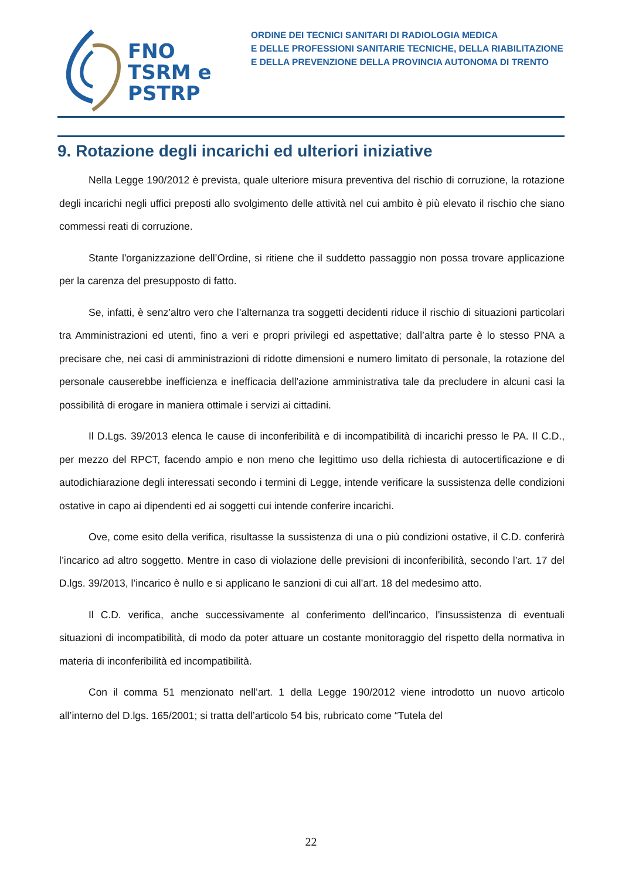FNO
TSRM e
PSTRP
ORDINE DEI TECNICI SANITARI DI RADIOLOGIA MEDICA
E DELLE PROFESSIONI SANITARIE TECNICHE, DELLA RIABILITAZIONE
E DELLA PREVENZIONE DELLA PROVINCIA AUTONOMA DI TRENTO
9. Rotazione degli incarichi ed ulteriori iniziative
Nella Legge 190/2012 è prevista, quale ulteriore misura preventiva del rischio di corruzione, la rotazione degli incarichi negli uffici preposti allo svolgimento delle attività nel cui ambito è più elevato il rischio che siano commessi reati di corruzione.
Stante l'organizzazione dell’Ordine, si ritiene che il suddetto passaggio non possa trovare applicazione per la carenza del presupposto di fatto.
Se, infatti, è senz’altro vero che l’alternanza tra soggetti decidenti riduce il rischio di situazioni particolari tra Amministrazioni ed utenti, fino a veri e propri privilegi ed aspettative; dall’altra parte è lo stesso PNA a precisare che, nei casi di amministrazioni di ridotte dimensioni e numero limitato di personale, la rotazione del personale causerebbe inefficienza e inefficacia dell'azione amministrativa tale da precludere in alcuni casi la possibilità di erogare in maniera ottimale i servizi ai cittadini.
Il D.Lgs. 39/2013 elenca le cause di inconferibilità e di incompatibilità di incarichi presso le PA. Il C.D., per mezzo del RPCT, facendo ampio e non meno che legittimo uso della richiesta di autocertificazione e di autodichiarazione degli interessati secondo i termini di Legge, intende verificare la sussistenza delle condizioni ostative in capo ai dipendenti ed ai soggetti cui intende conferire incarichi.
Ove, come esito della verifica, risultasse la sussistenza di una o più condizioni ostative, il C.D. conferirà l’incarico ad altro soggetto. Mentre in caso di violazione delle previsioni di inconferibilità, secondo l’art. 17 del D.lgs. 39/2013, l’incarico è nullo e si applicano le sanzioni di cui all’art. 18 del medesimo atto.
Il C.D. verifica, anche successivamente al conferimento dell'incarico, l'insussistenza di eventuali situazioni di incompatibilità, di modo da poter attuare un costante monitoraggio del rispetto della normativa in materia di inconferibilità ed incompatibilità.
Con il comma 51 menzionato nell’art. 1 della Legge 190/2012 viene introdotto un nuovo articolo all’interno del D.lgs. 165/2001; si tratta dell’articolo 54 bis, rubricato come “Tutela del
22